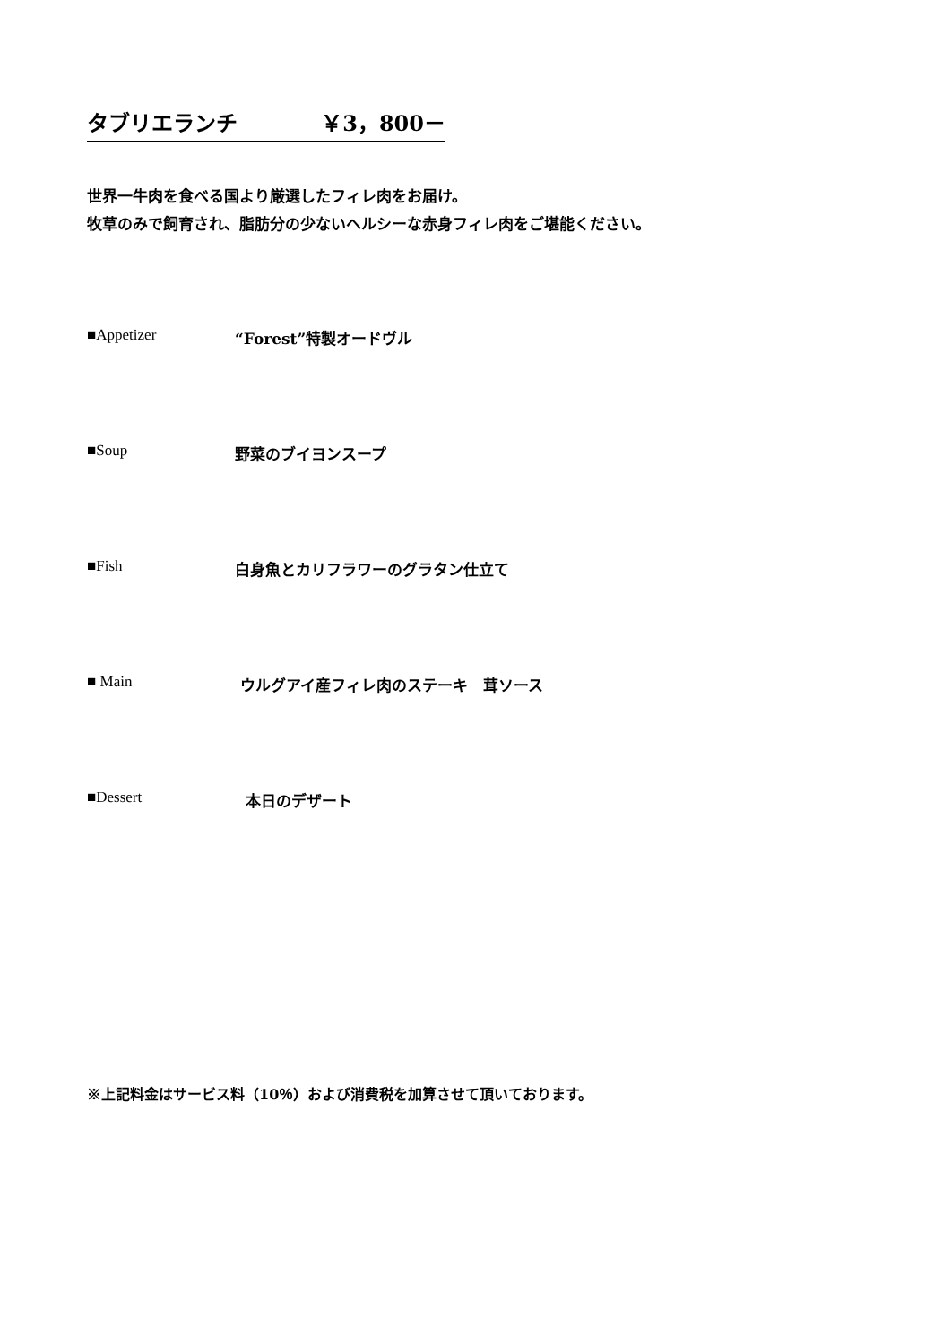タブリエランチ ￥3，800－
世界一牛肉を食べる国より厳選したフィレ肉をお届け。
牧草のみで飼育され、脂肪分の少ないヘルシーな赤身フィレ肉をご堪能ください。
■Appetizer “Forest”特製オードヴル
■Soup 野菜のブイヨンスープ
■Fish 白身魚とカリフラワーのグラタン仕立て
■ Main ウルグアイ産フィレ肉のステーキ　茸ソース
■Dessert 本日のデザート
※上記料金はサービス料（10％）および消費税を加算させて頂いております。